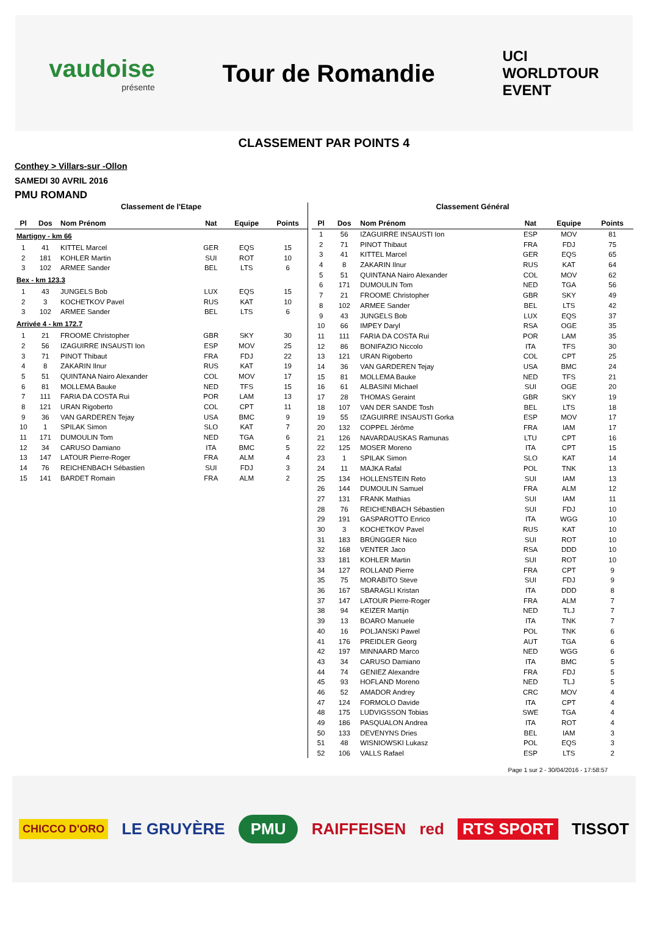vaudoise
présente
Tour de Romandie
UCI
WORLDTOUR
EVENT
CLASSEMENT PAR POINTS 4
Conthey > Villars-sur -Ollon
SAMEDI 30 AVRIL 2016
PMU ROMAND
Classement de l'Etape
| Pl | Dos | Nom Prénom | Nat | Equipe | Points |
| --- | --- | --- | --- | --- | --- |
| Martigny - km 66 | | | | | |
| 1 | 41 | KITTEL Marcel | GER | EQS | 15 |
| 2 | 181 | KOHLER Martin | SUI | ROT | 10 |
| 3 | 102 | ARMEE Sander | BEL | LTS | 6 |
| Bex - km 123.3 | | | | | |
| 1 | 43 | JUNGELS Bob | LUX | EQS | 15 |
| 2 | 3 | KOCHETKOV Pavel | RUS | KAT | 10 |
| 3 | 102 | ARMEE Sander | BEL | LTS | 6 |
| Arrivée 4 - km 172.7 | | | | | |
| 1 | 21 | FROOME Christopher | GBR | SKY | 30 |
| 2 | 56 | IZAGUIRRE INSAUSTI Ion | ESP | MOV | 25 |
| 3 | 71 | PINOT Thibaut | FRA | FDJ | 22 |
| 4 | 8 | ZAKARIN Ilnur | RUS | KAT | 19 |
| 5 | 51 | QUINTANA Nairo Alexander | COL | MOV | 17 |
| 6 | 81 | MOLLEMA Bauke | NED | TFS | 15 |
| 7 | 111 | FARIA DA COSTA Rui | POR | LAM | 13 |
| 8 | 121 | URAN Rigoberto | COL | CPT | 11 |
| 9 | 36 | VAN GARDEREN Tejay | USA | BMC | 9 |
| 10 | 1 | SPILAK Simon | SLO | KAT | 7 |
| 11 | 171 | DUMOULIN Tom | NED | TGA | 6 |
| 12 | 34 | CARUSO Damiano | ITA | BMC | 5 |
| 13 | 147 | LATOUR Pierre-Roger | FRA | ALM | 4 |
| 14 | 76 | REICHENBACH Sébastien | SUI | FDJ | 3 |
| 15 | 141 | BARDET Romain | FRA | ALM | 2 |
Classement Général
| Pl | Dos | Nom Prénom | Nat | Equipe | Points |
| --- | --- | --- | --- | --- | --- |
| 1 | 56 | IZAGUIRRE INSAUSTI Ion | ESP | MOV | 81 |
| 2 | 71 | PINOT Thibaut | FRA | FDJ | 75 |
| 3 | 41 | KITTEL Marcel | GER | EQS | 65 |
| 4 | 8 | ZAKARIN Ilnur | RUS | KAT | 64 |
| 5 | 51 | QUINTANA Nairo Alexander | COL | MOV | 62 |
| 6 | 171 | DUMOULIN Tom | NED | TGA | 56 |
| 7 | 21 | FROOME Christopher | GBR | SKY | 49 |
| 8 | 102 | ARMEE Sander | BEL | LTS | 42 |
| 9 | 43 | JUNGELS Bob | LUX | EQS | 37 |
| 10 | 66 | IMPEY Daryl | RSA | OGE | 35 |
| 11 | 111 | FARIA DA COSTA Rui | POR | LAM | 35 |
| 12 | 86 | BONIFAZIO Niccolo | ITA | TFS | 30 |
| 13 | 121 | URAN Rigoberto | COL | CPT | 25 |
| 14 | 36 | VAN GARDEREN Tejay | USA | BMC | 24 |
| 15 | 81 | MOLLEMA Bauke | NED | TFS | 21 |
| 16 | 61 | ALBASINI Michael | SUI | OGE | 20 |
| 17 | 28 | THOMAS Geraint | GBR | SKY | 19 |
| 18 | 107 | VAN DER SANDE Tosh | BEL | LTS | 18 |
| 19 | 55 | IZAGUIRRE INSAUSTI Gorka | ESP | MOV | 17 |
| 20 | 132 | COPPEL Jérôme | FRA | IAM | 17 |
| 21 | 126 | NAVARDAUSKAS Ramunas | LTU | CPT | 16 |
| 22 | 125 | MOSER Moreno | ITA | CPT | 15 |
| 23 | 1 | SPILAK Simon | SLO | KAT | 14 |
| 24 | 11 | MAJKA Rafal | POL | TNK | 13 |
| 25 | 134 | HOLLENSTEIN Reto | SUI | IAM | 13 |
| 26 | 144 | DUMOULIN Samuel | FRA | ALM | 12 |
| 27 | 131 | FRANK Mathias | SUI | IAM | 11 |
| 28 | 76 | REICHENBACH Sébastien | SUI | FDJ | 10 |
| 29 | 191 | GASPAROTTO Enrico | ITA | WGG | 10 |
| 30 | 3 | KOCHETKOV Pavel | RUS | KAT | 10 |
| 31 | 183 | BRÜNGGER Nico | SUI | ROT | 10 |
| 32 | 168 | VENTER Jaco | RSA | DDD | 10 |
| 33 | 181 | KOHLER Martin | SUI | ROT | 10 |
| 34 | 127 | ROLLAND Pierre | FRA | CPT | 9 |
| 35 | 75 | MORABITO Steve | SUI | FDJ | 9 |
| 36 | 167 | SBARAGLI Kristan | ITA | DDD | 8 |
| 37 | 147 | LATOUR Pierre-Roger | FRA | ALM | 7 |
| 38 | 94 | KEIZER Martijn | NED | TLJ | 7 |
| 39 | 13 | BOARO Manuele | ITA | TNK | 7 |
| 40 | 16 | POLJANSKI Pawel | POL | TNK | 6 |
| 41 | 176 | PREIDLER Georg | AUT | TGA | 6 |
| 42 | 197 | MINNAARD Marco | NED | WGG | 6 |
| 43 | 34 | CARUSO Damiano | ITA | BMC | 5 |
| 44 | 74 | GENIEZ Alexandre | FRA | FDJ | 5 |
| 45 | 93 | HOFLAND Moreno | NED | TLJ | 5 |
| 46 | 52 | AMADOR Andrey | CRC | MOV | 4 |
| 47 | 124 | FORMOLO Davide | ITA | CPT | 4 |
| 48 | 175 | LUDVIGSSON Tobias | SWE | TGA | 4 |
| 49 | 186 | PASQUALON Andrea | ITA | ROT | 4 |
| 50 | 133 | DEVENYNS Dries | BEL | IAM | 3 |
| 51 | 48 | WISNIOWSKI Lukasz | POL | EQS | 3 |
| 52 | 106 | VALLS Rafael | ESP | LTS | 2 |
Page 1 sur 2 - 30/04/2016 - 17:58:57
CHICCO D'ORO LE GRUYÈRE PMU RAIFFEISEN red RTS SPORT TISSOT